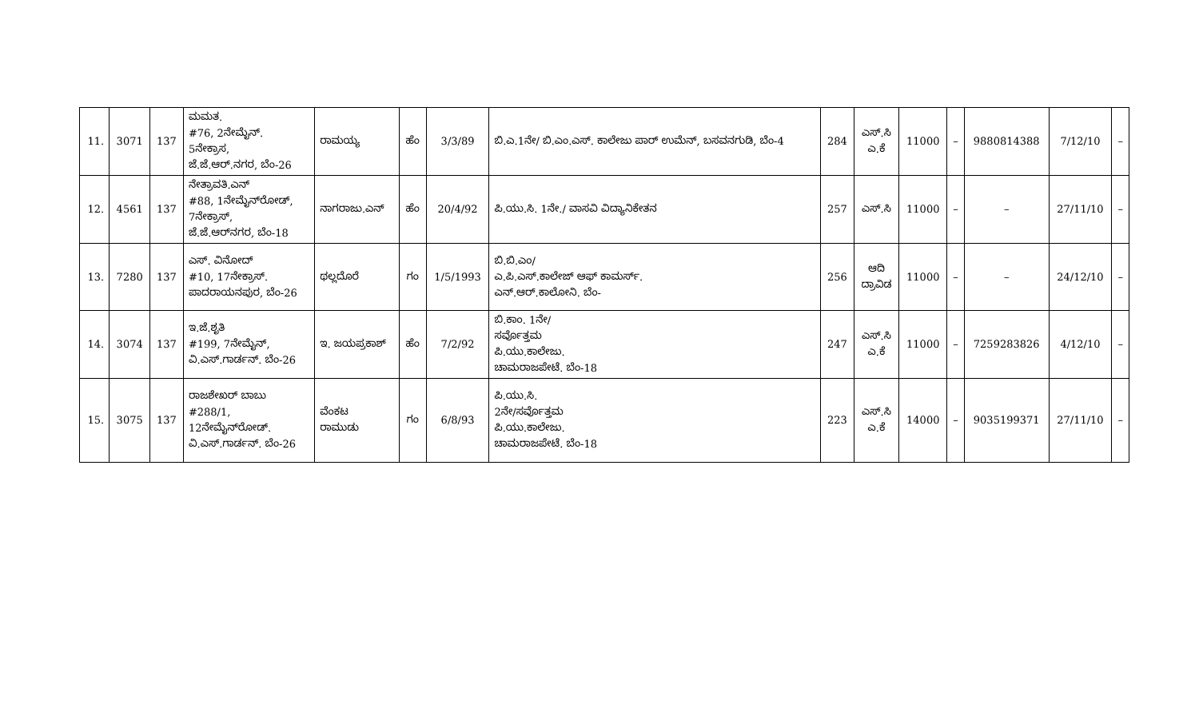| 11. | 3071 | 137 | ಮಮತ. #76, 2ನೇಮೈನ್. 5ನೇಕ್ರಾಸ, ಜೆ.ಜೆ.ಆರ್.ನಗರ, ಬೆಂ-26 | ರಾಮಯ್ಯ | ಹೆಂ | 3/3/89 | ಬಿ.ಎ.1ನೇ/ ಬಿ.ಎಂ.ಎಸ್. ಕಾಲೇಜು ಪಾರ್ ಉಮೆನ್, ಬಸವನಗುಡಿ, ಬೆಂ-4 | 284 | ಎಸ್.ಸಿ ಎ.ಕೆ | 11000 | – | 9880814388 | 7/12/10 | – |
| 12. | 4561 | 137 | ನೇತ್ರಾವತಿ.ಎನ್ #88, 1ನೇಮೈನ್‌ರೋಡ್, 7ನೇಕ್ರಾಸ್, ಜೆ.ಜೆ.ಆರ್‌ನಗರ, ಬೆಂ-18 | ನಾಗರಾಜು.ಎನ್ | ಹೆಂ | 20/4/92 | ಪಿ.ಯು.ಸಿ. 1ನೇ./ ವಾಸವಿ ವಿದ್ಯಾನಿಕೇತನ | 257 | ಎಸ್.ಸಿ | 11000 | – | – | 27/11/10 | – |
| 13. | 7280 | 137 | ಎಸ್. ವಿನೋದ್ #10, 17ನೇಕ್ರಾಸ್. ಪಾದರಾಯನಪುರ, ಬೆಂ-26 | ಥಲ್ಲದೊರೆ | ಗಂ | 1/5/1993 | ಬಿ.ಬಿ.ಎಂ/ ಎ.ಪಿ.ಎಸ್.ಕಾಲೇಜ್ ಆಫ್ ಕಾಮರ್ಸ್. ಎನ್.ಆರ್.ಕಾಲೋನಿ. ಬೆಂ- | 256 | ಆದಿ ದ್ರಾವಿಡ | 11000 | – | – | 24/12/10 | – |
| 14. | 3074 | 137 | ಇ.ಜೆ.ಶೃತಿ #199, 7ನೇಮೈನ್, ವಿ.ಎಸ್.ಗಾರ್ಡನ್. ಬೆಂ-26 | ಇ. ಜಯಪ್ರಕಾಶ್ | ಹೆಂ | 7/2/92 | ಬಿ.ಕಾಂ. 1ನೇ/ ಸರ್ವೊತ್ತಮ ಪಿ.ಯು.ಕಾಲೇಜು. ಚಾಮರಾಜಪೇಟೆ. ಬೆಂ-18 | 247 | ಎಸ್.ಸಿ ಎ.ಕೆ | 11000 | – | 7259283826 | 4/12/10 | – |
| 15. | 3075 | 137 | ರಾಜಶೇಖರ್ ಬಾಬು #288/1, 12ನೇಮೈನ್‌ರೋಡ್. ವಿ.ಎಸ್.ಗಾರ್ಡನ್. ಬೆಂ-26 | ವೆಂಕಟ ರಾಮುಡು | ಗಂ | 6/8/93 | ಪಿ.ಯು.ಸಿ. 2ನೇ/ಸರ್ವೊತ್ತಮ ಪಿ.ಯು.ಕಾಲೇಜು. ಚಾಮರಾಜಪೇಟೆ. ಬೆಂ-18 | 223 | ಎಸ್.ಸಿ ಎ.ಕೆ | 14000 | – | 9035199371 | 27/11/10 | – |